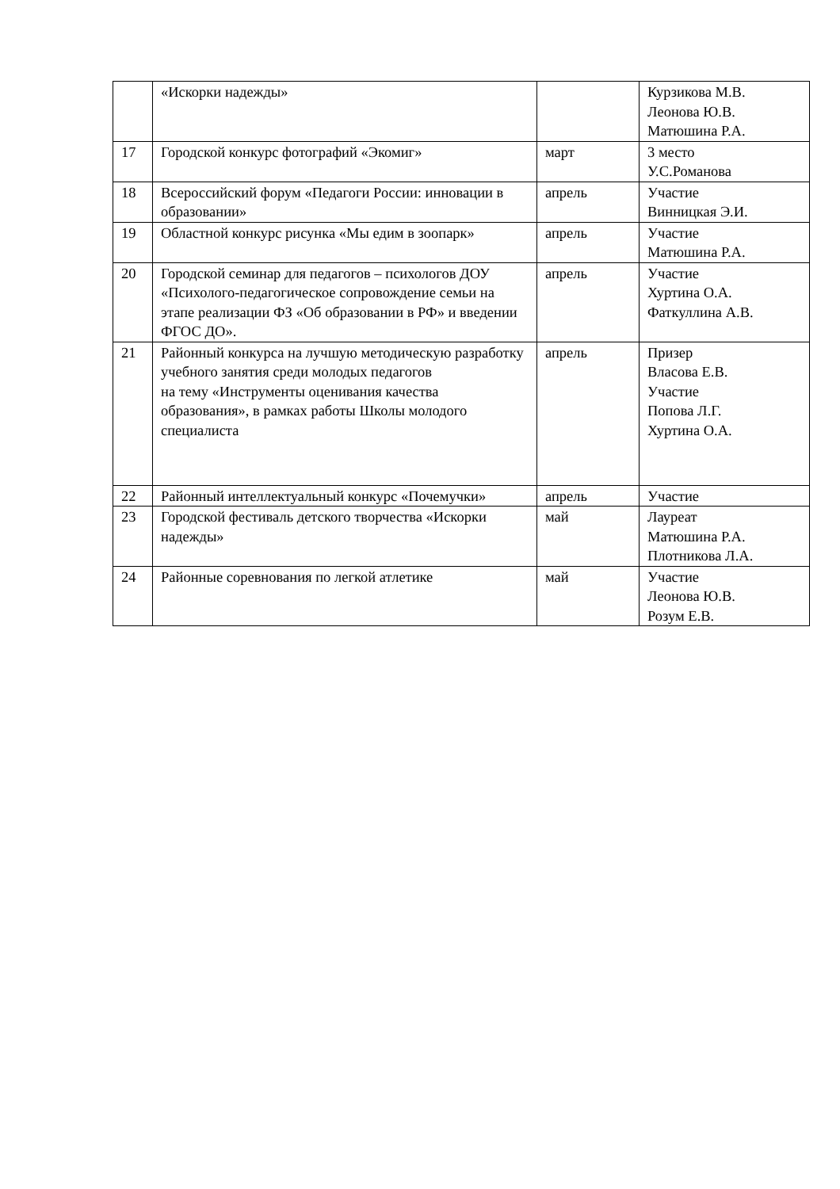| | «Искорки надежды» | | Курзикова М.В. Леонова Ю.В. Матюшина Р.А. |
| 17 | Городской конкурс фотографий «Экомиг» | март | 3 место У.С.Романова |
| 18 | Всероссийский форум «Педагоги России: инновации в образовании» | апрель | Участие Винницкая Э.И. |
| 19 | Областной конкурс рисунка «Мы едим в зоопарк» | апрель | Участие Матюшина Р.А. |
| 20 | Городской семинар для педагогов – психологов ДОУ «Психолого-педагогическое сопровождение семьи на этапе реализации ФЗ «Об образовании в РФ» и введении ФГОС ДО». | апрель | Участие Хуртина О.А. Фаткуллина А.В. |
| 21 | Районный конкурса на лучшую методическую разработку учебного занятия среди молодых педагогов на тему «Инструменты оценивания качества образования», в рамках работы Школы молодого специалиста | апрель | Призер Власова Е.В. Участие Попова Л.Г. Хуртина О.А. |
| 22 | Районный интеллектуальный конкурс «Почемучки» | апрель | Участие |
| 23 | Городской фестиваль детского творчества «Искорки надежды» | май | Лауреат Матюшина Р.А. Плотникова Л.А. |
| 24 | Районные соревнования по легкой атлетике | май | Участие Леонова Ю.В. Розум Е.В. |